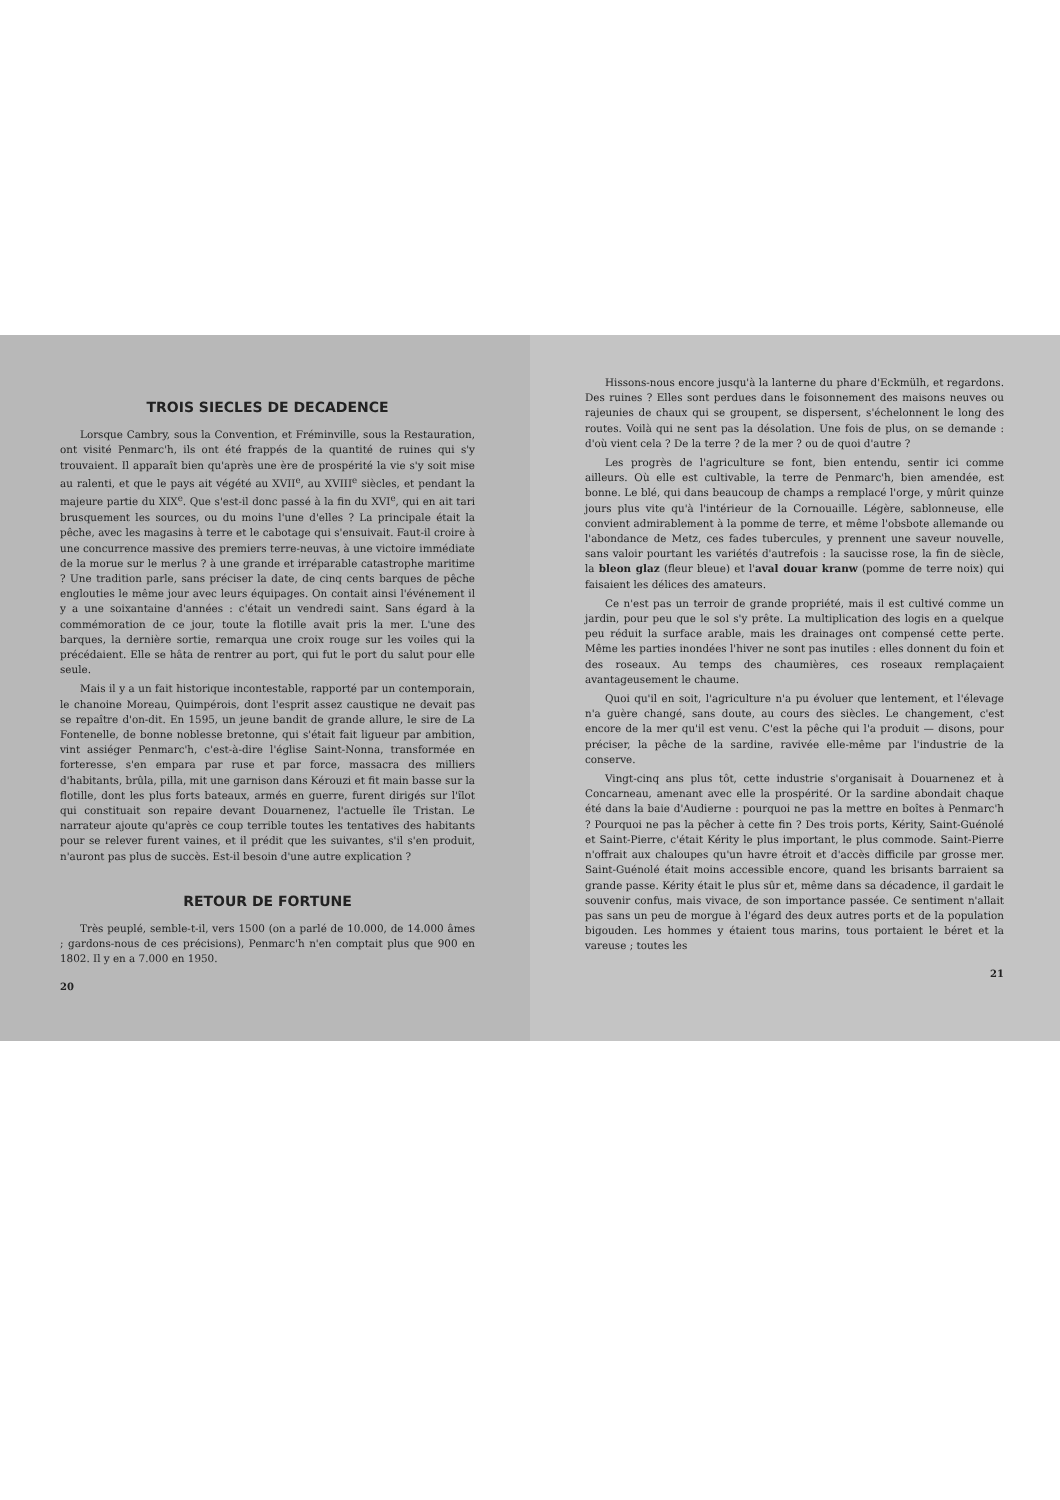TROIS SIECLES DE DECADENCE
Lorsque Cambry, sous la Convention, et Fréminville, sous la Restauration, ont visité Penmarc'h, ils ont été frappés de la quantité de ruines qui s'y trouvaient. Il apparaît bien qu'après une ère de prospérité la vie s'y soit mise au ralenti, et que le pays ait végété au XVII<sup>e</sup>, au XVIII<sup>e</sup> siècles, et pendant la majeure partie du XIX<sup>e</sup>. Que s'est-il donc passé à la fin du XVI<sup>e</sup>, qui en ait tari brusquement les sources, ou du moins l'une d'elles ? La principale était la pêche, avec les magasins à terre et le cabotage qui s'ensuivait. Faut-il croire à une concurrence massive des premiers terre-neuvas, à une victoire immédiate de la morue sur le merlus ? à une grande et irréparable catastrophe maritime ? Une tradition parle, sans préciser la date, de cinq cents barques de pêche englouties le même jour avec leurs équipages. On contait ainsi l'événement il y a une soixantaine d'années : c'était un vendredi saint. Sans égard à la commémoration de ce jour, toute la flotille avait pris la mer. L'une des barques, la dernière sortie, remarqua une croix rouge sur les voiles qui la précédaient. Elle se hâta de rentrer au port, qui fut le port du salut pour elle seule.
Mais il y a un fait historique incontestable, rapporté par un contemporain, le chanoine Moreau, Quimpérois, dont l'esprit assez caustique ne devait pas se repaître d'on-dit. En 1595, un jeune bandit de grande allure, le sire de La Fontenelle, de bonne noblesse bretonne, qui s'était fait ligueur par ambition, vint assiéger Penmarc'h, c'est-à-dire l'église Saint-Nonna, transformée en forteresse, s'en empara par ruse et par force, massacra des milliers d'habitants, brûla, pilla, mit une garnison dans Kérouzi et fit main basse sur la flotille, dont les plus forts bateaux, armés en guerre, furent dirigés sur l'îlot qui constituait son repaire devant Douarnenez, l'actuelle île Tristan. Le narrateur ajoute qu'après ce coup terrible toutes les tentatives des habitants pour se relever furent vaines, et il prédit que les suivantes, s'il s'en produit, n'auront pas plus de succès. Est-il besoin d'une autre explication ?
RETOUR DE FORTUNE
Très peuplé, semble-t-il, vers 1500 (on a parlé de 10.000, de 14.000 âmes ; gardons-nous de ces précisions), Penmarc'h n'en comptait plus que 900 en 1802. Il y en a 7.000 en 1950.
20
Hissons-nous encore jusqu'à la lanterne du phare d'Eckmülh, et regardons. Des ruines ? Elles sont perdues dans le foisonnement des maisons neuves ou rajeunies de chaux qui se groupent, se dispersent, s'échelonnent le long des routes. Voilà qui ne sent pas la désolation. Une fois de plus, on se demande : d'où vient cela ? De la terre ? de la mer ? ou de quoi d'autre ?
Les progrès de l'agriculture se font, bien entendu, sentir ici comme ailleurs. Où elle est cultivable, la terre de Penmarc'h, bien amendée, est bonne. Le blé, qui dans beaucoup de champs a remplacé l'orge, y mûrit quinze jours plus vite qu'à l'intérieur de la Cornouaille. Légère, sablonneuse, elle convient admirablement à la pomme de terre, et même l'obsbote allemande ou l'abondance de Metz, ces fades tubercules, y prennent une saveur nouvelle, sans valoir pourtant les variétés d'autrefois : la saucisse rose, la fin de siècle, la bleon glaz (fleur bleue) et l'aval douar kranw (pomme de terre noix) qui faisaient les délices des amateurs.
Ce n'est pas un terroir de grande propriété, mais il est cultivé comme un jardin, pour peu que le sol s'y prête. La multiplication des logis en a quelque peu réduit la surface arable, mais les drainages ont compensé cette perte. Même les parties inondées l'hiver ne sont pas inutiles : elles donnent du foin et des roseaux. Au temps des chaumières, ces roseaux remplaçaient avantageusement le chaume.
Quoi qu'il en soit, l'agriculture n'a pu évoluer que lentement, et l'élevage n'a guère changé, sans doute, au cours des siècles. Le changement, c'est encore de la mer qu'il est venu. C'est la pêche qui l'a produit — disons, pour préciser, la pêche de la sardine, ravivée elle-même par l'industrie de la conserve.
Vingt-cinq ans plus tôt, cette industrie s'organisait à Douarnenez et à Concarneau, amenant avec elle la prospérité. Or la sardine abondait chaque été dans la baie d'Audierne : pourquoi ne pas la mettre en boîtes à Penmarc'h ? Pourquoi ne pas la pêcher à cette fin ? Des trois ports, Kérity, Saint-Guénolé et Saint-Pierre, c'était Kérity le plus important, le plus commode. Saint-Pierre n'offrait aux chaloupes qu'un havre étroit et d'accès difficile par grosse mer. Saint-Guénolé était moins accessible encore, quand les brisants barraient sa grande passe. Kérity était le plus sûr et, même dans sa décadence, il gardait le souvenir confus, mais vivace, de son importance passée. Ce sentiment n'allait pas sans un peu de morgue à l'égard des deux autres ports et de la population bigouden. Les hommes y étaient tous marins, tous portaient le béret et la vareuse ; toutes les
21